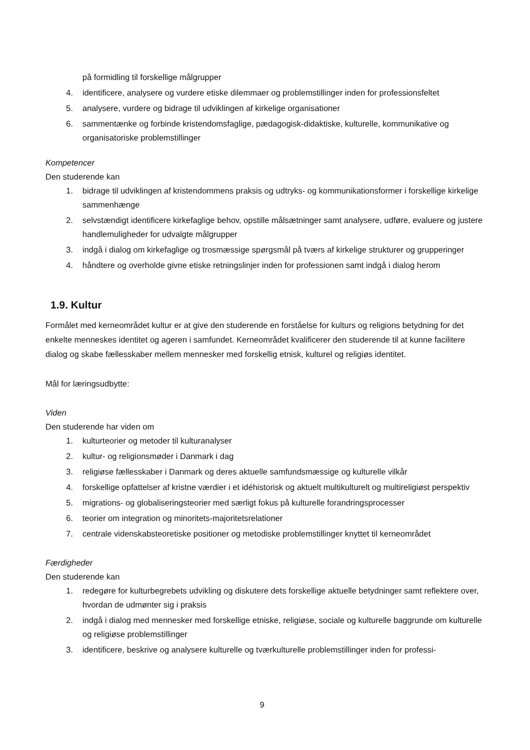på formidling til forskellige målgrupper
4. identificere, analysere og vurdere etiske dilemmaer og problemstillinger inden for professionsfeltet
5. analysere, vurdere og bidrage til udviklingen af kirkelige organisationer
6. sammentænke og forbinde kristendomsfaglige, pædagogisk-didaktiske, kulturelle, kommunikative og organisatoriske problemstillinger
Kompetencer
Den studerende kan
1. bidrage til udviklingen af kristendommens praksis og udtryks- og kommunikationsformer i forskellige kirkelige sammenhænge
2. selvstændigt identificere kirkefaglige behov, opstille målsætninger samt analysere, udføre, evaluere og justere handlemuligheder for udvalgte målgrupper
3. indgå i dialog om kirkefaglige og trosmæssige spørgsmål på tværs af kirkelige strukturer og grupperinger
4. håndtere og overholde givne etiske retningslinjer inden for professionen samt indgå i dialog herom
1.9. Kultur
Formålet med kerneområdet kultur er at give den studerende en forståelse for kulturs og religions betydning for det enkelte menneskes identitet og ageren i samfundet. Kerneområdet kvalificerer den studerende til at kunne facilitere dialog og skabe fællesskaber mellem mennesker med forskellig etnisk, kulturel og religiøs identitet.
Mål for læringsudbytte:
Viden
Den studerende har viden om
1. kulturteorier og metoder til kulturanalyser
2. kultur- og religionsmøder i Danmark i dag
3. religiøse fællesskaber i Danmark og deres aktuelle samfundsmæssige og kulturelle vilkår
4. forskellige opfattelser af kristne værdier i et idéhistorisk og aktuelt multikulturelt og multireligiøst perspektiv
5. migrations- og globaliseringsteorier med særligt fokus på kulturelle forandringsprocesser
6. teorier om integration og minoritets-majoritetsrelationer
7. centrale videnskabsteoretiske positioner og metodiske problemstillinger knyttet til kerneområdet
Færdigheder
Den studerende kan
1. redegøre for kulturbegrebets udvikling og diskutere dets forskellige aktuelle betydninger samt reflektere over, hvordan de udmønter sig i praksis
2. indgå i dialog med mennesker med forskellige etniske, religiøse, sociale og kulturelle baggrunde om kulturelle og religiøse problemstillinger
3. identificere, beskrive og analysere kulturelle og tværkulturelle problemstillinger inden for professi-
9